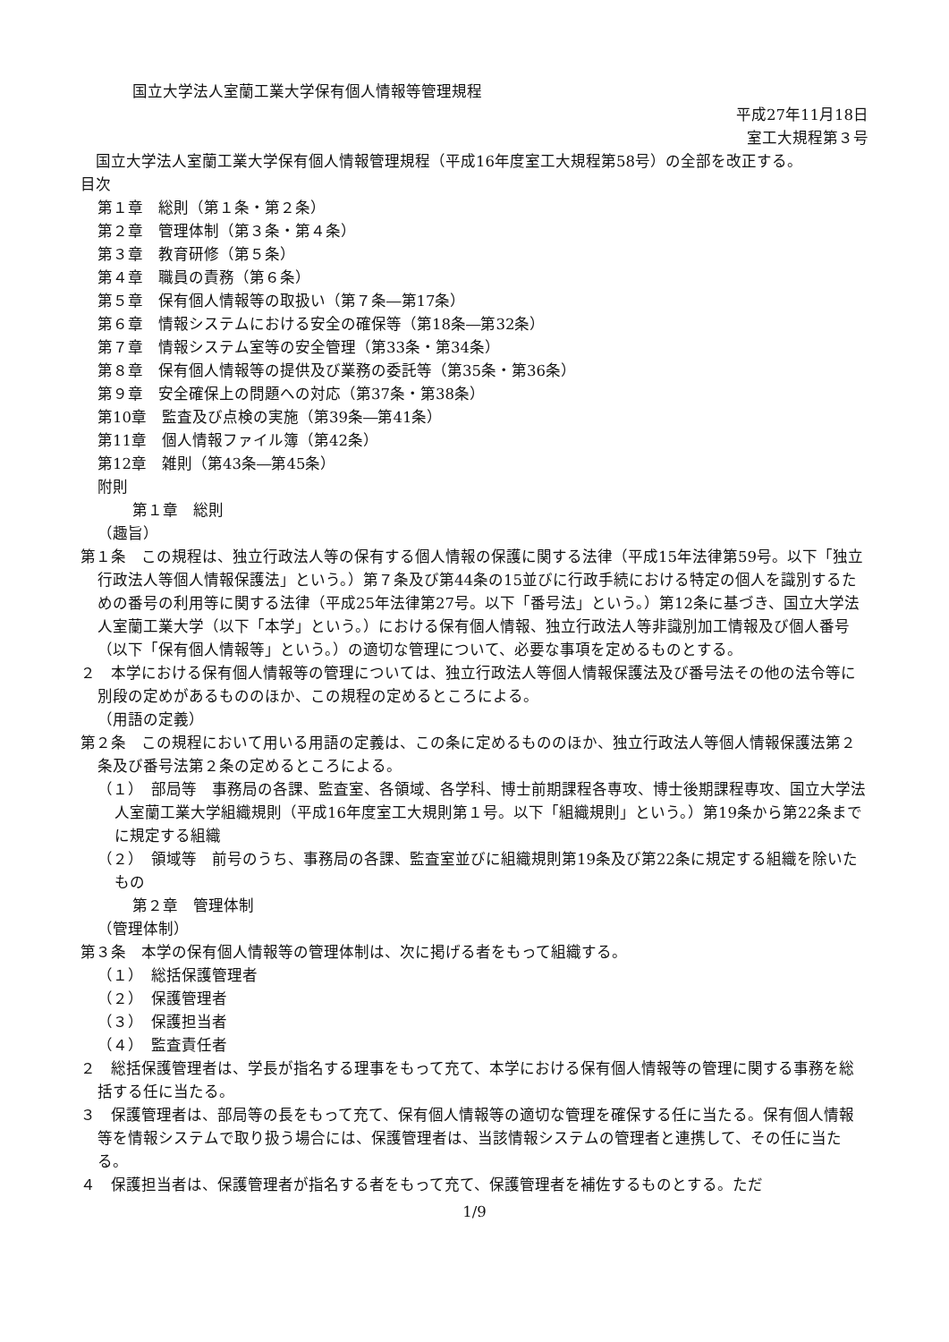国立大学法人室蘭工業大学保有個人情報等管理規程
平成27年11月18日
室工大規程第３号
　国立大学法人室蘭工業大学保有個人情報管理規程（平成16年度室工大規程第58号）の全部を改正する。
目次
第１章　総則（第１条・第２条）
第２章　管理体制（第３条・第４条）
第３章　教育研修（第５条）
第４章　職員の責務（第６条）
第５章　保有個人情報等の取扱い（第７条―第17条）
第６章　情報システムにおける安全の確保等（第18条―第32条）
第７章　情報システム室等の安全管理（第33条・第34条）
第８章　保有個人情報等の提供及び業務の委託等（第35条・第36条）
第９章　安全確保上の問題への対応（第37条・第38条）
第10章　監査及び点検の実施（第39条―第41条）
第11章　個人情報ファイル簿（第42条）
第12章　雑則（第43条―第45条）
附則
第１章　総則
（趣旨）
第１条　この規程は、独立行政法人等の保有する個人情報の保護に関する法律（平成15年法律第59号。以下「独立行政法人等個人情報保護法」という。）第７条及び第44条の15並びに行政手続における特定の個人を識別するための番号の利用等に関する法律（平成25年法律第27号。以下「番号法」という。）第12条に基づき、国立大学法人室蘭工業大学（以下「本学」という。）における保有個人情報、独立行政法人等非識別加工情報及び個人番号（以下「保有個人情報等」という。）の適切な管理について、必要な事項を定めるものとする。
２　本学における保有個人情報等の管理については、独立行政法人等個人情報保護法及び番号法その他の法令等に別段の定めがあるもののほか、この規程の定めるところによる。
（用語の定義）
第２条　この規程において用いる用語の定義は、この条に定めるもののほか、独立行政法人等個人情報保護法第２条及び番号法第２条の定めるところによる。
（１）　部局等　事務局の各課、監査室、各領域、各学科、博士前期課程各専攻、博士後期課程専攻、国立大学法人室蘭工業大学組織規則（平成16年度室工大規則第１号。以下「組織規則」という。）第19条から第22条までに規定する組織
（２）　領域等　前号のうち、事務局の各課、監査室並びに組織規則第19条及び第22条に規定する組織を除いたもの
第２章　管理体制
（管理体制）
第３条　本学の保有個人情報等の管理体制は、次に掲げる者をもって組織する。
（１）　総括保護管理者
（２）　保護管理者
（３）　保護担当者
（４）　監査責任者
２　総括保護管理者は、学長が指名する理事をもって充て、本学における保有個人情報等の管理に関する事務を総括する任に当たる。
３　保護管理者は、部局等の長をもって充て、保有個人情報等の適切な管理を確保する任に当たる。保有個人情報等を情報システムで取り扱う場合には、保護管理者は、当該情報システムの管理者と連携して、その任に当たる。
４　保護担当者は、保護管理者が指名する者をもって充て、保護管理者を補佐するものとする。ただ
1/9